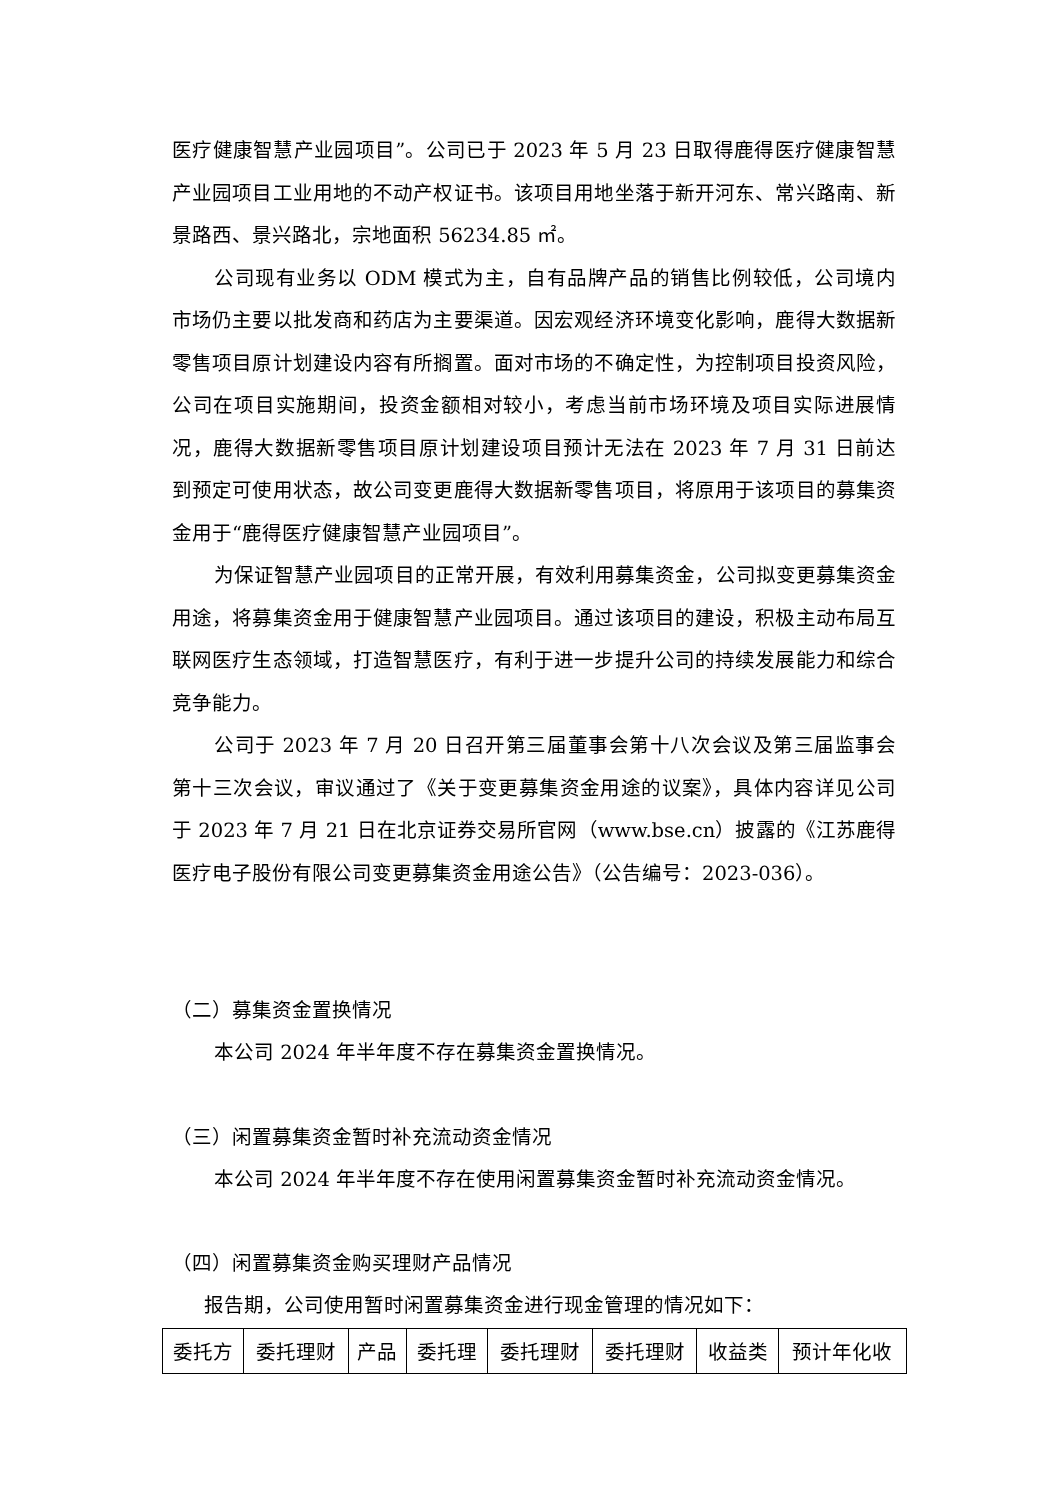医疗健康智慧产业园项目”。公司已于 2023 年 5 月 23 日取得鹿得医疗健康智慧产业园项目工业用地的不动产权证书。该项目用地坐落于新开河东、常兴路南、新景路西、景兴路北，宗地面积 56234.85 ㎡。
公司现有业务以 ODM 模式为主，自有品牌产品的销售比例较低，公司境内市场仍主要以批发商和药店为主要渠道。因宏观经济环境变化影响，鹿得大数据新零售项目原计划建设内容有所搁置。面对市场的不确定性，为控制项目投资风险，公司在项目实施期间，投资金额相对较小，考虑当前市场环境及项目实际进展情况，鹿得大数据新零售项目原计划建设项目预计无法在 2023 年 7 月 31 日前达到预定可使用状态，故公司变更鹿得大数据新零售项目，将原用于该项目的募集资金用于“鹿得医疗健康智慧产业园项目”。
为保证智慧产业园项目的正常开展，有效利用募集资金，公司拟变更募集资金用途，将募集资金用于健康智慧产业园项目。通过该项目的建设，积极主动布局互联网医疗生态领域，打造智慧医疗，有利于进一步提升公司的持续发展能力和综合竞争能力。
公司于 2023 年 7 月 20 日召开第三届董事会第十八次会议及第三届监事会第十三次会议，审议通过了《关于变更募集资金用途的议案》，具体内容详见公司于 2023 年 7 月 21 日在北京证券交易所官网（www.bse.cn）披露的《江苏鹿得医疗电子股份有限公司变更募集资金用途公告》（公告编号：2023-036）。
（二）募集资金置换情况
本公司 2024 年半年度不存在募集资金置换情况。
（三）闲置募集资金暂时补充流动资金情况
本公司 2024 年半年度不存在使用闲置募集资金暂时补充流动资金情况。
（四）闲置募集资金购买理财产品情况
报告期，公司使用暂时闲置募集资金进行现金管理的情况如下：
| 委托方 | 委托理财 | 产品 | 委托理 | 委托理财 | 委托理财 | 收益类 | 预计年化收 |